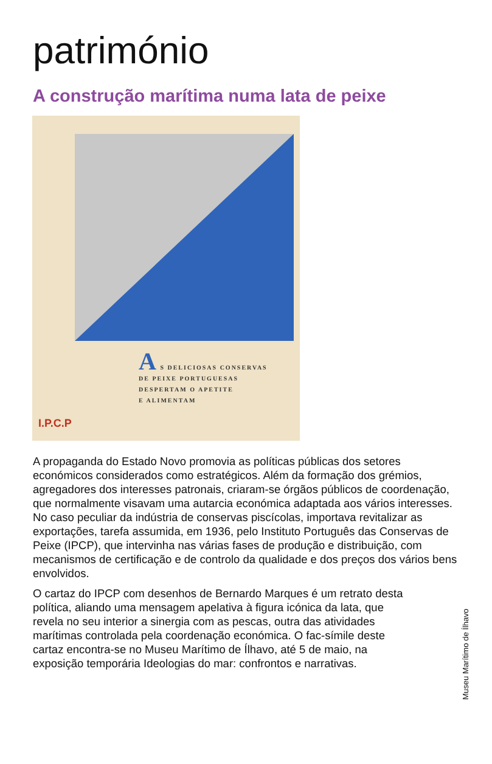património
A construção marítima numa lata de peixe
A S DELICIOSAS CONSERVAS
DE PEIXE PORTUGUESAS
DESPERTAM O APETITE
E ALIMENTAM
I.P.C.P
A propaganda do Estado Novo promovia as políticas públicas dos setores económicos considerados como estratégicos. Além da formação dos grémios, agregadores dos interesses patronais, criaram-se órgãos públicos de coordenação, que normalmente visavam uma autarcia económica adaptada aos vários interesses. No caso peculiar da indústria de conservas piscícolas, importava revitalizar as exportações, tarefa assumida, em 1936, pelo Instituto Português das Conservas de Peixe (IPCP), que intervinha nas várias fases de produção e distribuição, com mecanismos de certificação e de controlo da qualidade e dos preços dos vários bens envolvidos.
O cartaz do IPCP com desenhos de Bernardo Marques é um retrato desta política, aliando uma mensagem apelativa à figura icónica da lata, que revela no seu interior a sinergia com as pescas, outra das atividades marítimas controlada pela coordenação económica. O fac-símile deste cartaz encontra-se no Museu Marítimo de Ílhavo, até 5 de maio, na exposição temporária Ideologias do mar: confrontos e narrativas.
Museu Marítimo de Ílhavo